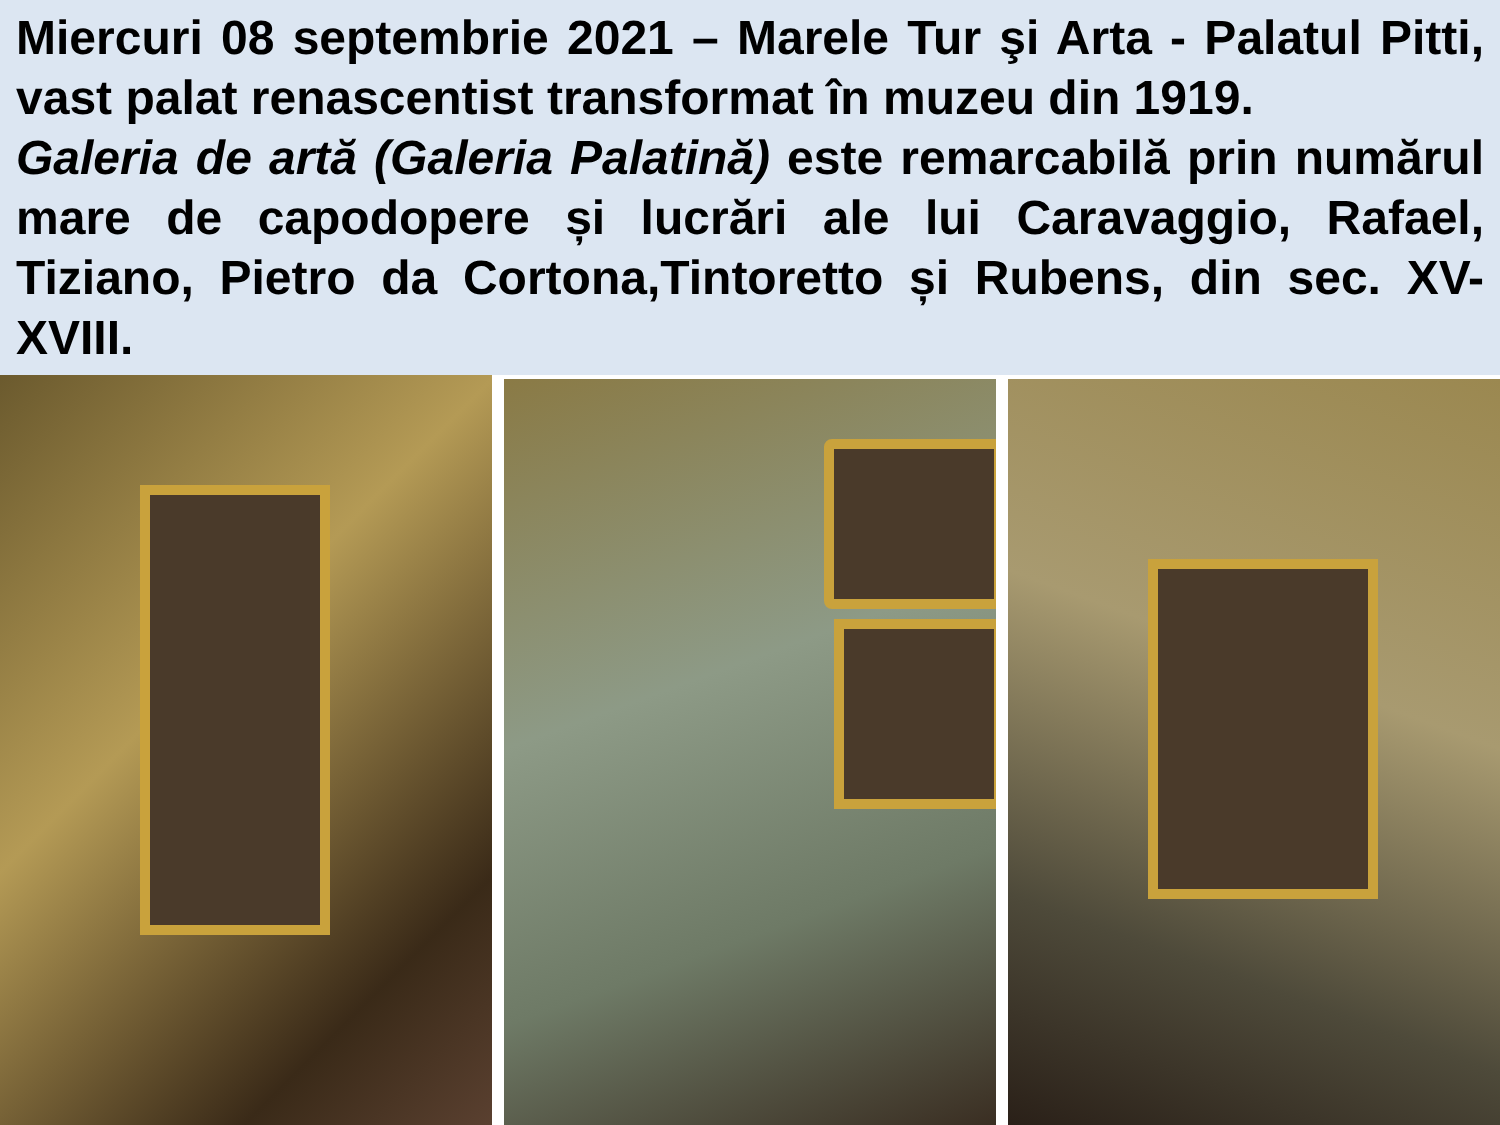Miercuri 08 septembrie 2021 – Marele Tur şi Arta - Palatul Pitti, vast palat renascentist transformat în muzeu din 1919.
Galeria de artă (Galeria Palatină) este remarcabilă prin numărul mare de capodopere și lucrări ale lui Caravaggio, Rafael, Tiziano, Pietro da Cortona,Tintoretto și Rubens, din sec. XV-XVIII.